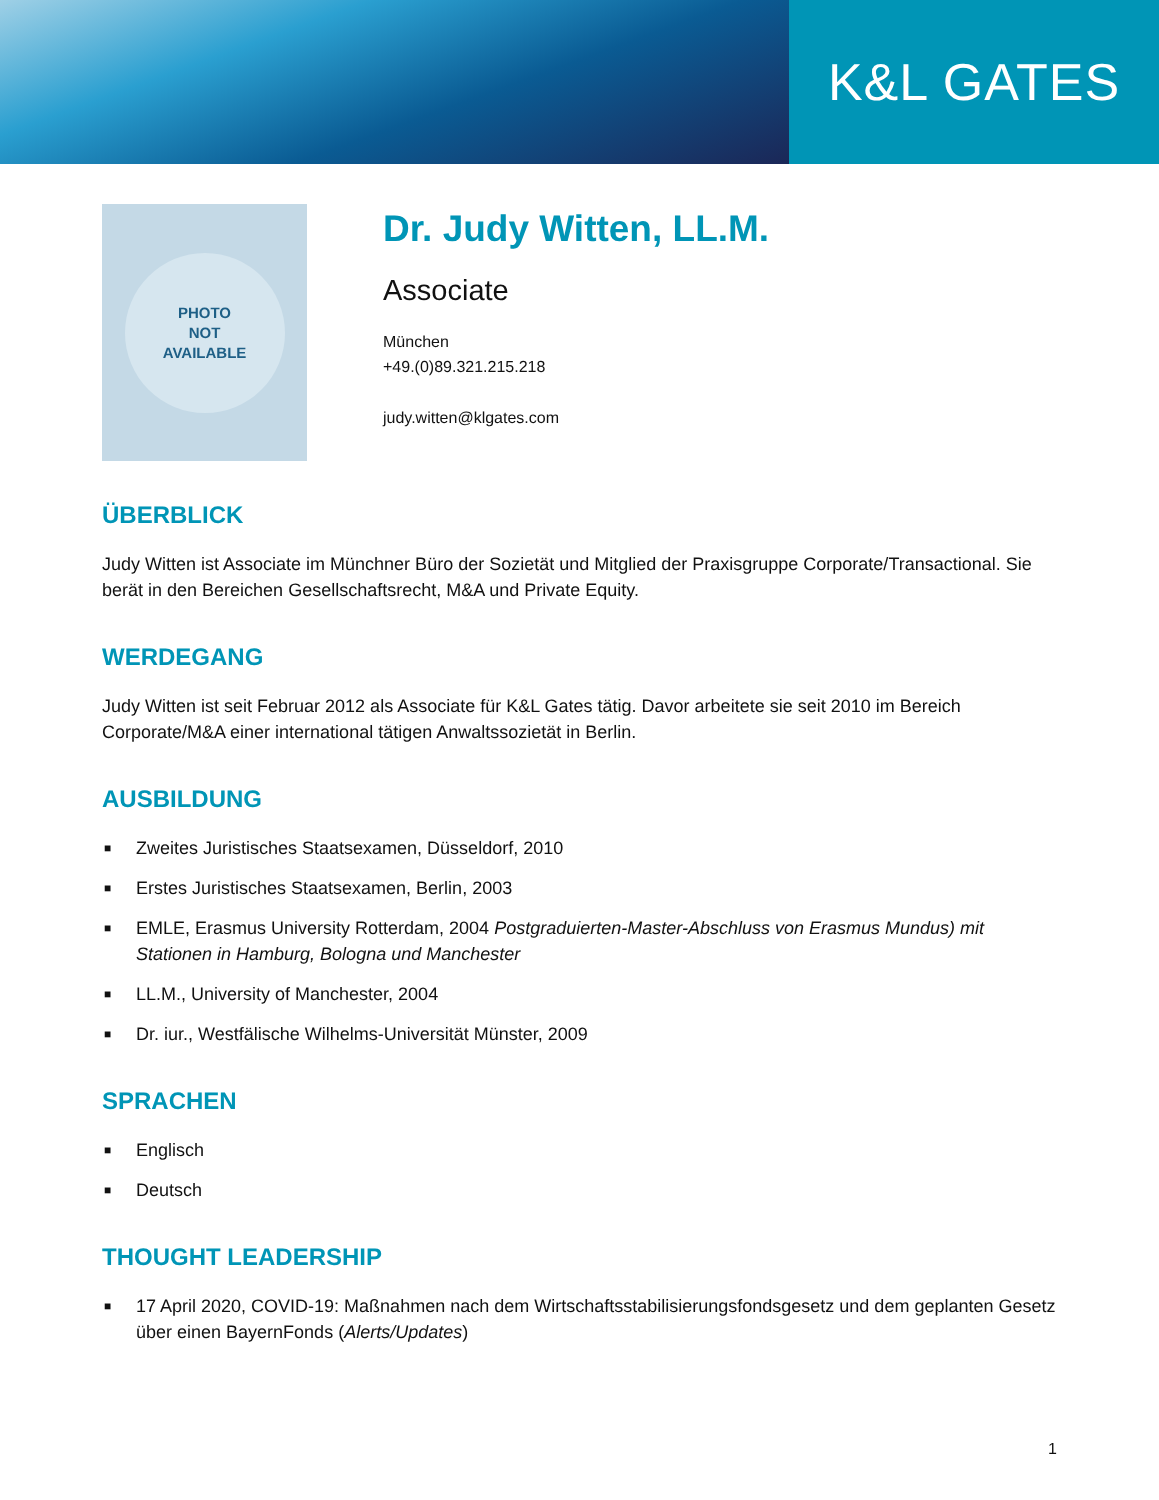K&L GATES
PHOTO
NOT
AVAILABLE
Dr. Judy Witten, LL.M.
Associate
München
+49.(0)89.321.215.218
judy.witten@klgates.com
ÜBERBLICK
Judy Witten ist Associate im Münchner Büro der Sozietät und Mitglied der Praxisgruppe Corporate/Transactional. Sie berät in den Bereichen Gesellschaftsrecht, M&A und Private Equity.
WERDEGANG
Judy Witten ist seit Februar 2012 als Associate für K&L Gates tätig. Davor arbeitete sie seit 2010 im Bereich Corporate/M&A einer international tätigen Anwaltssozietät in Berlin.
AUSBILDUNG
■ Zweites Juristisches Staatsexamen, Düsseldorf, 2010
■ Erstes Juristisches Staatsexamen, Berlin, 2003
■ EMLE, Erasmus University Rotterdam, 2004 Postgraduierten-Master-Abschluss von Erasmus Mundus) mit Stationen in Hamburg, Bologna und Manchester
■ LL.M., University of Manchester, 2004
■ Dr. iur., Westfälische Wilhelms-Universität Münster, 2009
SPRACHEN
■ Englisch
■ Deutsch
THOUGHT LEADERSHIP
■ 17 April 2020, COVID-19: Maßnahmen nach dem Wirtschaftsstabilisierungsfondsgesetz und dem geplanten Gesetz über einen BayernFonds (Alerts/Updates)
1